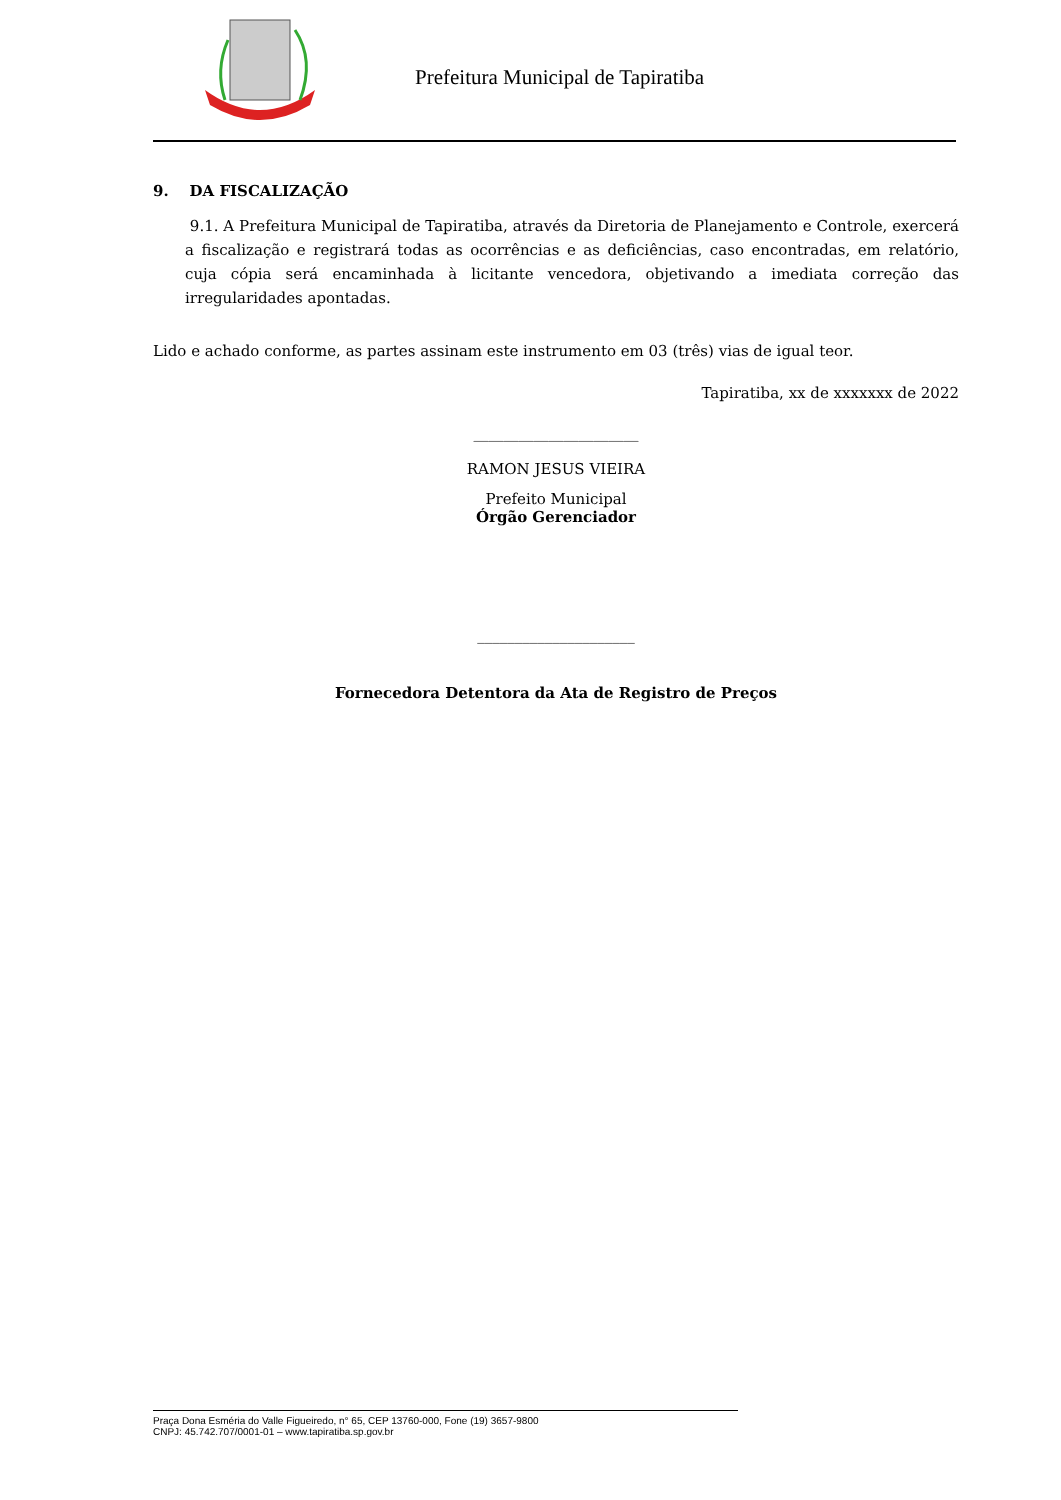Prefeitura Municipal de Tapiratiba
9. DA FISCALIZAÇÃO
9.1. A Prefeitura Municipal de Tapiratiba, através da Diretoria de Planejamento e Controle, exercerá a fiscalização e registrará todas as ocorrências e as deficiências, caso encontradas, em relatório, cuja cópia será encaminhada à licitante vencedora, objetivando a imediata correção das irregularidades apontadas.
Lido e achado conforme, as partes assinam este instrumento em 03 (três) vias de igual teor.
Tapiratiba, xx de xxxxxxx de 2022
______________________
RAMON JESUS VIEIRA
Prefeito Municipal
Órgão Gerenciador
_____________________
Fornecedora Detentora da Ata de Registro de Preços
Praça Dona Esméria do Valle Figueiredo, n° 65, CEP 13760-000, Fone (19) 3657-9800
CNPJ: 45.742.707/0001-01 – www.tapiratiba.sp.gov.br